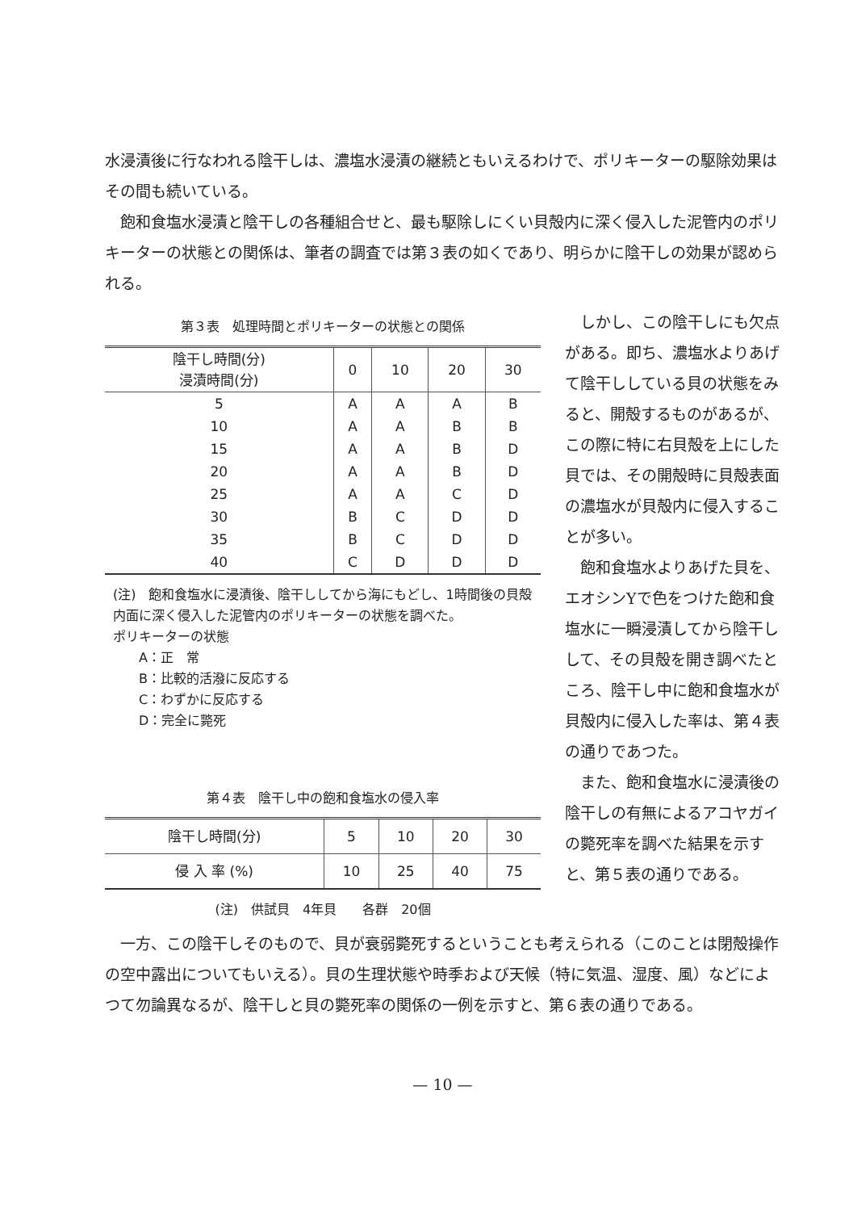水浸漬後に行なわれる陰干しは、濃塩水浸漬の継続ともいえるわけで、ポリキーターの駆除効果はその間も続いている。
　飽和食塩水浸漬と陰干しの各種組合せと、最も駆除しにくい貝殻内に深く侵入した泥管内のポリキーターの状態との関係は、筆者の調査では第３表の如くであり、明らかに陰干しの効果が認められる。
第３表　処理時間とポリキーターの状態との関係
| 陰干し時間(分) 浸漬時間(分) | 0 | 10 | 20 | 30 |
| --- | --- | --- | --- | --- |
| 5 | A | A | A | B |
| 10 | A | A | B | B |
| 15 | A | A | B | D |
| 20 | A | A | B | D |
| 25 | A | A | C | D |
| 30 | B | C | D | D |
| 35 | B | C | D | D |
| 40 | C | D | D | D |
(注)　飽和食塩水に浸漬後、陰干ししてから海にもどし、1時間後の貝殻内面に深く侵入した泥管内のポリキーターの状態を調べた。
ポリキーターの状態
　　A：正　常
　　B：比較的活潑に反応する
　　C：わずかに反応する
　　D：完全に斃死
第４表　陰干し中の飽和食塩水の侵入率
| 陰干し時間(分) | 5 | 10 | 20 | 30 |
| 侵 入 率 (%) | 10 | 25 | 40 | 75 |
(注)　供試貝　4年貝　　各群　20個
　しかし、この陰干しにも欠点がある。即ち、濃塩水よりあげて陰干ししている貝の状態をみると、開殻するものがあるが、この際に特に右貝殻を上にした貝では、その開殻時に貝殻表面の濃塩水が貝殻内に侵入することが多い。
　飽和食塩水よりあげた貝を、エオシンYで色をつけた飽和食塩水に一瞬浸漬してから陰干しして、その貝殻を開き調べたところ、陰干し中に飽和食塩水が貝殻内に侵入した率は、第４表の通りであつた。
　また、飽和食塩水に浸漬後の陰干しの有無によるアコヤガイの斃死率を調べた結果を示すと、第５表の通りである。
　一方、この陰干しそのもので、貝が衰弱斃死するということも考えられる（このことは閉殻操作の空中露出についてもいえる）。貝の生理状態や時季および天候（特に気温、湿度、風）などによつて勿論異なるが、陰干しと貝の斃死率の関係の一例を示すと、第６表の通りである。
— 10 —